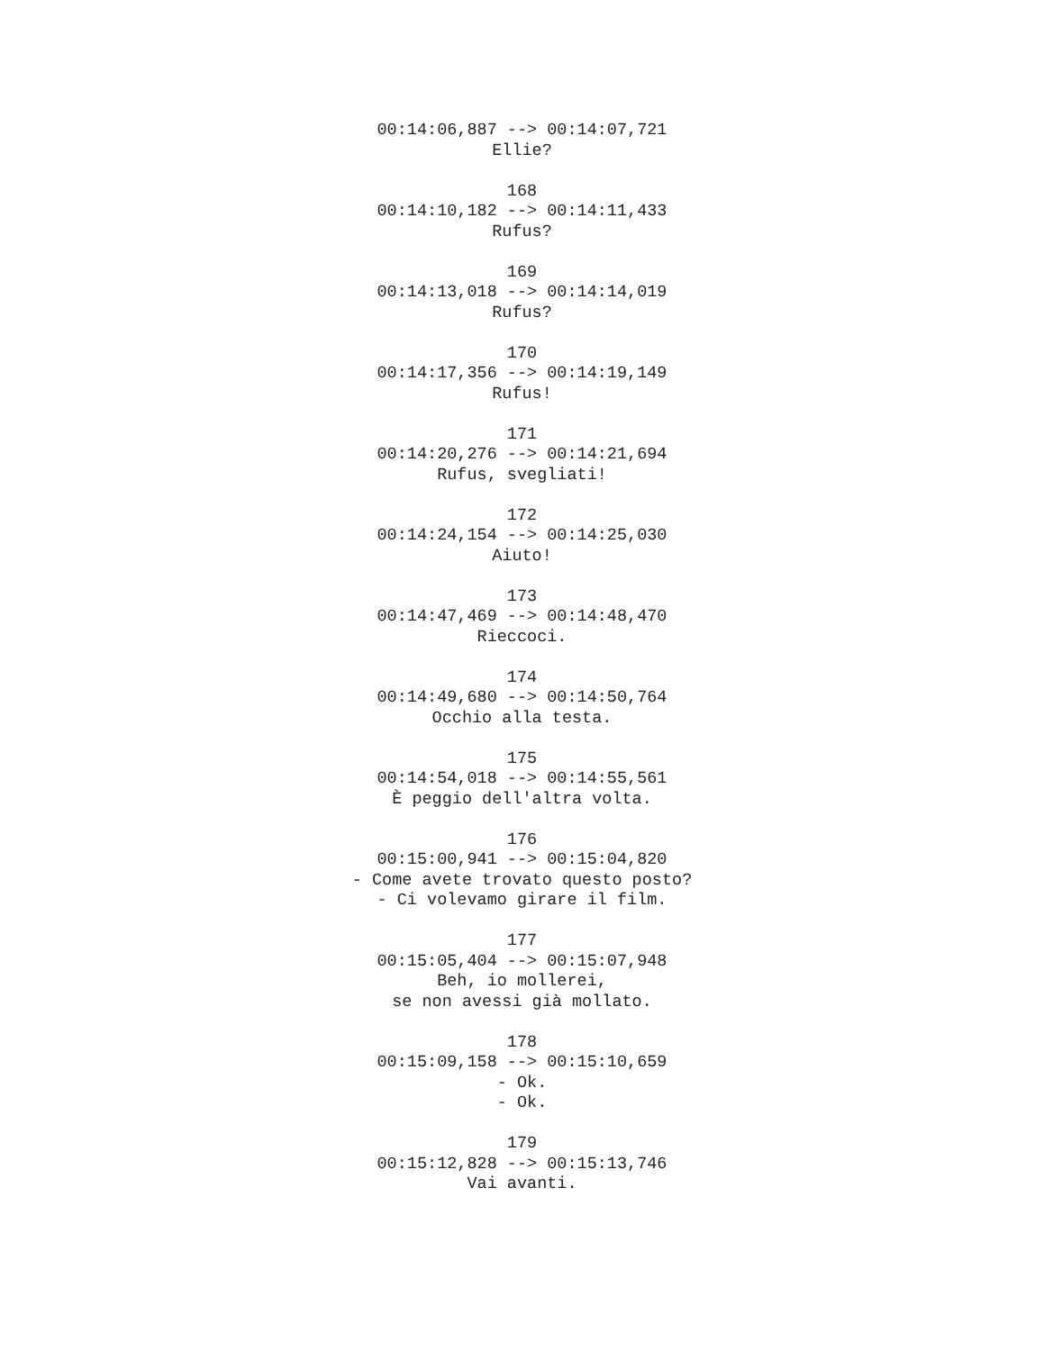00:14:06,887 --> 00:14:07,721 Ellie? 168 00:14:10,182 --> 00:14:11,433 Rufus? 169 00:14:13,018 --> 00:14:14,019 Rufus? 170 00:14:17,356 --> 00:14:19,149 Rufus! 171 00:14:20,276 --> 00:14:21,694 Rufus, svegliati! 172 00:14:24,154 --> 00:14:25,030 Aiuto! 173 00:14:47,469 --> 00:14:48,470 Rieccoci. 174 00:14:49,680 --> 00:14:50,764 Occhio alla testa. 175 00:14:54,018 --> 00:14:55,561 È peggio dell'altra volta. 176 00:15:00,941 --> 00:15:04,820 - Come avete trovato questo posto? - Ci volevamo girare il film. 177 00:15:05,404 --> 00:15:07,948 Beh, io mollerei, se non avessi già mollato. 178 00:15:09,158 --> 00:15:10,659 - Ok. - Ok. 179 00:15:12,828 --> 00:15:13,746 Vai avanti.